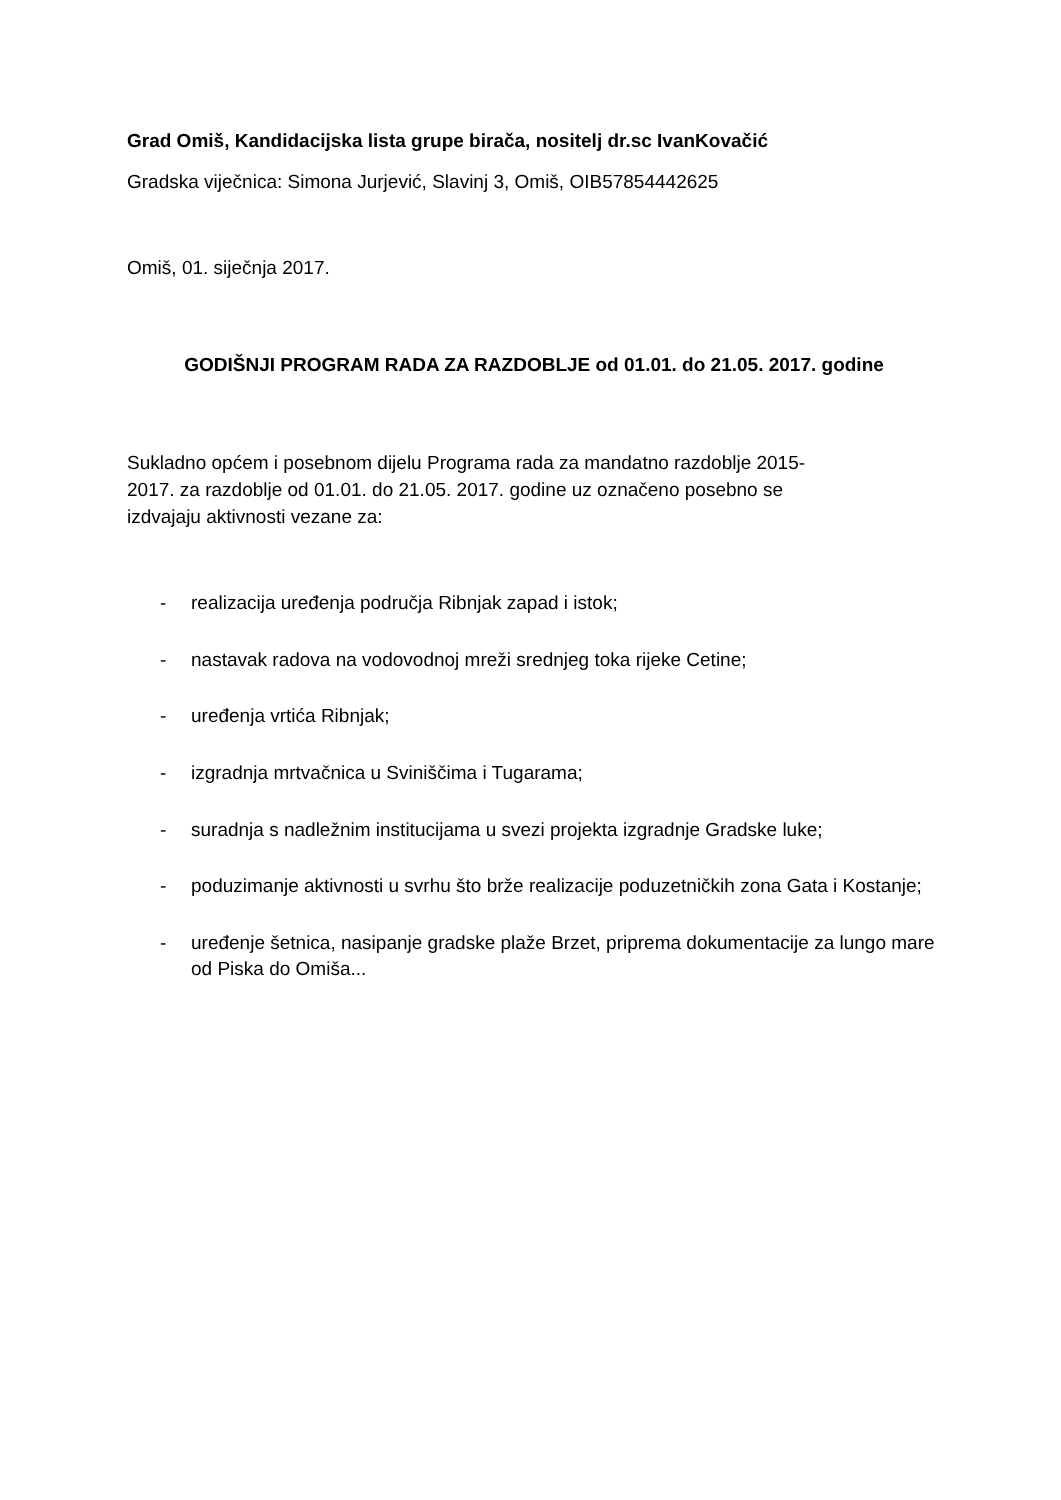Grad Omiš, Kandidacijska lista grupe birača, nositelj dr.sc IvanKovačić
Gradska viječnica: Simona Jurjević, Slavinj 3, Omiš, OIB57854442625
Omiš, 01. siječnja 2017.
GODIŠNJI PROGRAM RADA ZA RAZDOBLJE od 01.01. do 21.05. 2017. godine
Sukladno općem i posebnom dijelu Programa rada za mandatno razdoblje 2015-
2017. za razdoblje od 01.01. do 21.05. 2017. godine uz označeno posebno se
izdvajaju aktivnosti vezane za:
- realizacija uređenja područja Ribnjak zapad i istok;
- nastavak radova na vodovodnoj mreži srednjeg toka rijeke Cetine;
- uređenja vrtića Ribnjak;
- izgradnja mrtvačnica u Sviniščima i Tugarama;
- suradnja s nadležnim institucijama u svezi projekta izgradnje Gradske luke;
- poduzimanje aktivnosti u svrhu što brže realizacije poduzetničkih zona Gata i Kostanje;
- uređenje šetnica, nasipanje gradske plaže Brzet, priprema dokumentacije za lungo mare od Piska do Omiša...